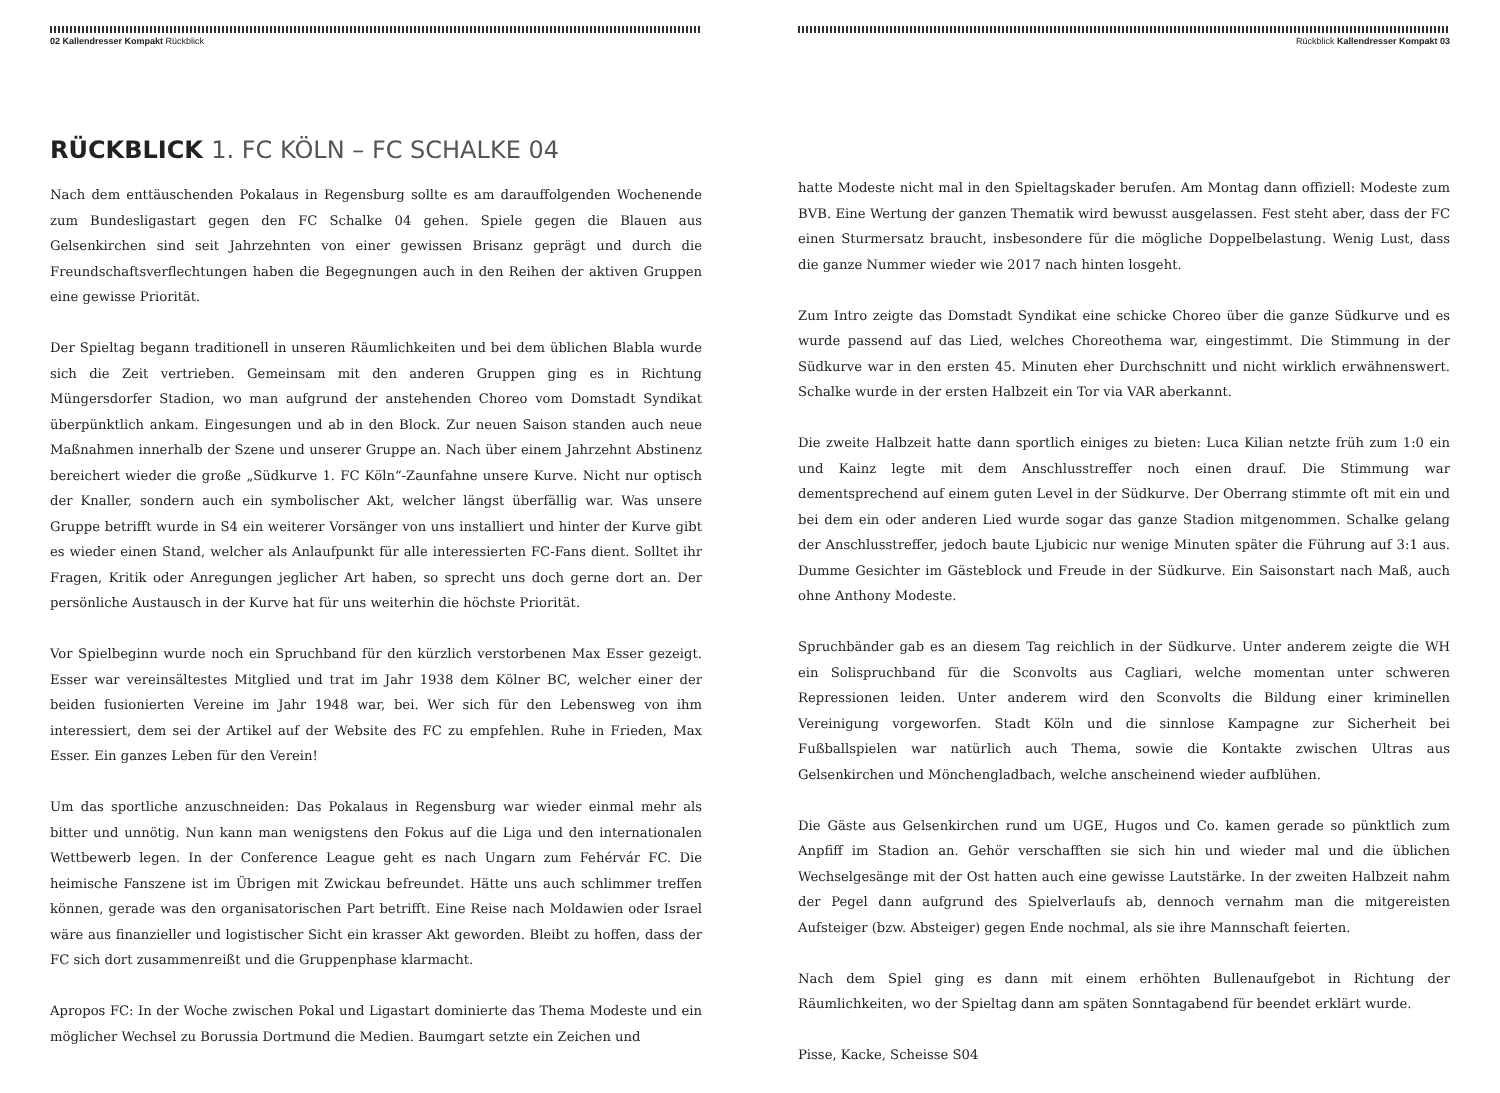02 Kallendresser Kompakt Rückblick
RÜCKBLICK 1. FC KÖLN – FC SCHALKE 04
Nach dem enttäuschenden Pokalaus in Regensburg sollte es am darauffolgenden Wochenende zum Bundesligastart gegen den FC Schalke 04 gehen. Spiele gegen die Blauen aus Gelsenkirchen sind seit Jahrzehnten von einer gewissen Brisanz geprägt und durch die Freundschaftsverflechtungen haben die Begegnungen auch in den Reihen der aktiven Gruppen eine gewisse Priorität.
Der Spieltag begann traditionell in unseren Räumlichkeiten und bei dem üblichen Blabla wurde sich die Zeit vertrieben. Gemeinsam mit den anderen Gruppen ging es in Richtung Müngersdorfer Stadion, wo man aufgrund der anstehenden Choreo vom Domstadt Syndikat überpünktlich ankam. Eingesungen und ab in den Block. Zur neuen Saison standen auch neue Maßnahmen innerhalb der Szene und unserer Gruppe an. Nach über einem Jahrzehnt Abstinenz bereichert wieder die große „Südkurve 1. FC Köln“-Zaunfahne unsere Kurve. Nicht nur optisch der Knaller, sondern auch ein symbolischer Akt, welcher längst überfällig war. Was unsere Gruppe betrifft wurde in S4 ein weiterer Vorsänger von uns installiert und hinter der Kurve gibt es wieder einen Stand, welcher als Anlaufpunkt für alle interessierten FC-Fans dient. Solltet ihr Fragen, Kritik oder Anregungen jeglicher Art haben, so sprecht uns doch gerne dort an. Der persönliche Austausch in der Kurve hat für uns weiterhin die höchste Priorität.
Vor Spielbeginn wurde noch ein Spruchband für den kürzlich verstorbenen Max Esser gezeigt. Esser war vereinsältestes Mitglied und trat im Jahr 1938 dem Kölner BC, welcher einer der beiden fusionierten Vereine im Jahr 1948 war, bei. Wer sich für den Lebensweg von ihm interessiert, dem sei der Artikel auf der Website des FC zu empfehlen. Ruhe in Frieden, Max Esser. Ein ganzes Leben für den Verein!
Um das sportliche anzuschneiden: Das Pokalaus in Regensburg war wieder einmal mehr als bitter und unnötig. Nun kann man wenigstens den Fokus auf die Liga und den internationalen Wettbewerb legen. In der Conference League geht es nach Ungarn zum Fehérvár FC. Die heimische Fanszene ist im Übrigen mit Zwickau befreundet. Hätte uns auch schlimmer treffen können, gerade was den organisatorischen Part betrifft. Eine Reise nach Moldawien oder Israel wäre aus finanzieller und logistischer Sicht ein krasser Akt geworden. Bleibt zu hoffen, dass der FC sich dort zusammenreißt und die Gruppenphase klarmacht.
Apropos FC: In der Woche zwischen Pokal und Ligastart dominierte das Thema Modeste und ein möglicher Wechsel zu Borussia Dortmund die Medien. Baumgart setzte ein Zeichen und
Rückblick Kallendresser Kompakt 03
hatte Modeste nicht mal in den Spieltagskader berufen. Am Montag dann offiziell: Modeste zum BVB. Eine Wertung der ganzen Thematik wird bewusst ausgelassen. Fest steht aber, dass der FC einen Sturmersatz braucht, insbesondere für die mögliche Doppelbelastung. Wenig Lust, dass die ganze Nummer wieder wie 2017 nach hinten losgeht.
Zum Intro zeigte das Domstadt Syndikat eine schicke Choreo über die ganze Südkurve und es wurde passend auf das Lied, welches Choreothema war, eingestimmt. Die Stimmung in der Südkurve war in den ersten 45. Minuten eher Durchschnitt und nicht wirklich erwähnenswert. Schalke wurde in der ersten Halbzeit ein Tor via VAR aberkannt.
Die zweite Halbzeit hatte dann sportlich einiges zu bieten: Luca Kilian netzte früh zum 1:0 ein und Kainz legte mit dem Anschlusstreffer noch einen drauf. Die Stimmung war dementsprechend auf einem guten Level in der Südkurve. Der Oberrang stimmte oft mit ein und bei dem ein oder anderen Lied wurde sogar das ganze Stadion mitgenommen. Schalke gelang der Anschlusstreffer, jedoch baute Ljubicic nur wenige Minuten später die Führung auf 3:1 aus. Dumme Gesichter im Gästeblock und Freude in der Südkurve. Ein Saisonstart nach Maß, auch ohne Anthony Modeste.
Spruchbänder gab es an diesem Tag reichlich in der Südkurve. Unter anderem zeigte die WH ein Solispruchband für die Sconvolts aus Cagliari, welche momentan unter schweren Repressionen leiden. Unter anderem wird den Sconvolts die Bildung einer kriminellen Vereinigung vorgeworfen. Stadt Köln und die sinnlose Kampagne zur Sicherheit bei Fußballspielen war natürlich auch Thema, sowie die Kontakte zwischen Ultras aus Gelsenkirchen und Mönchengladbach, welche anscheinend wieder aufblühen.
Die Gäste aus Gelsenkirchen rund um UGE, Hugos und Co. kamen gerade so pünktlich zum Anpfiff im Stadion an. Gehör verschafften sie sich hin und wieder mal und die üblichen Wechselgesänge mit der Ost hatten auch eine gewisse Lautstärke. In der zweiten Halbzeit nahm der Pegel dann aufgrund des Spielverlaufs ab, dennoch vernahm man die mitgereisten Aufsteiger (bzw. Absteiger) gegen Ende nochmal, als sie ihre Mannschaft feierten.
Nach dem Spiel ging es dann mit einem erhöhten Bullenaufgebot in Richtung der Räumlichkeiten, wo der Spieltag dann am späten Sonntagabend für beendet erklärt wurde.
Pisse, Kacke, Scheisse S04